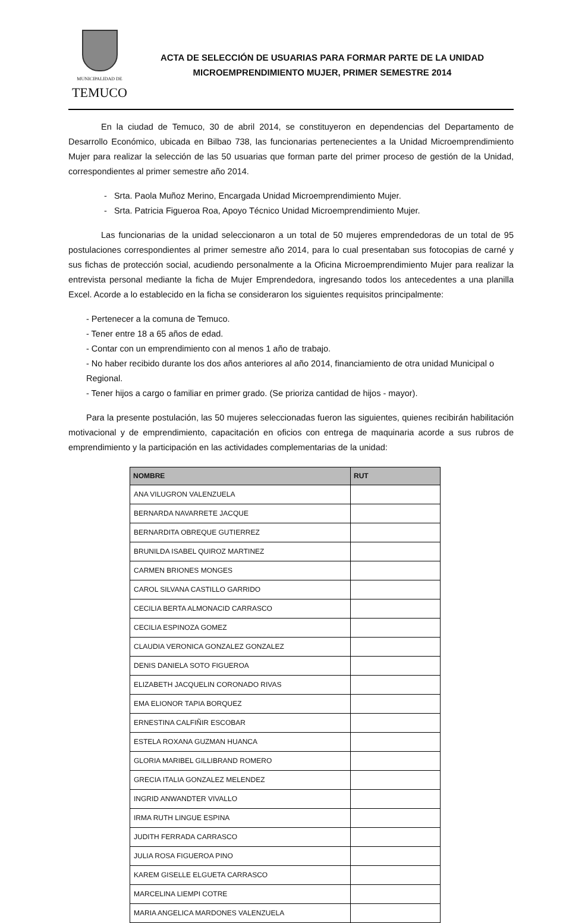MUNICIPALIDAD DE
TEMUCO
ACTA DE SELECCIÓN DE USUARIAS PARA FORMAR PARTE DE LA UNIDAD
MICROEMPRENDIMIENTO MUJER, PRIMER SEMESTRE 2014
En la ciudad de Temuco, 30 de abril 2014, se constituyeron en dependencias del Departamento de Desarrollo Económico, ubicada en Bilbao 738, las funcionarias pertenecientes a la Unidad Microemprendimiento Mujer para realizar la selección de las 50 usuarias que forman parte del primer proceso de gestión de la Unidad, correspondientes al primer semestre año 2014.
- Srta. Paola Muñoz Merino, Encargada Unidad Microemprendimiento Mujer.
- Srta. Patricia Figueroa Roa, Apoyo Técnico Unidad Microemprendimiento Mujer.
Las funcionarias de la unidad seleccionaron a un total de 50 mujeres emprendedoras de un total de 95 postulaciones correspondientes al primer semestre año 2014, para lo cual presentaban sus fotocopias de carné y sus fichas de protección social, acudiendo personalmente a la Oficina Microemprendimiento Mujer para realizar la entrevista personal mediante la ficha de Mujer Emprendedora, ingresando todos los antecedentes a una planilla Excel. Acorde a lo establecido en la ficha se consideraron los siguientes requisitos principalmente:
- Pertenecer a la comuna de Temuco.
- Tener entre 18 a 65 años de edad.
- Contar con un emprendimiento con al menos 1 año de trabajo.
- No haber recibido durante los dos años anteriores al año 2014, financiamiento de otra unidad Municipal o Regional.
- Tener hijos a cargo o familiar en primer grado. (Se prioriza cantidad de hijos - mayor).
Para la presente postulación, las 50 mujeres seleccionadas fueron las siguientes, quienes recibirán habilitación motivacional y de emprendimiento, capacitación en oficios con entrega de maquinaria acorde a sus rubros de emprendimiento y la participación en las actividades complementarias de la unidad:
| NOMBRE | RUT |
| --- | --- |
| ANA VILUGRON VALENZUELA | |
| BERNARDA NAVARRETE JACQUE | |
| BERNARDITA OBREQUE GUTIERREZ | |
| BRUNILDA ISABEL QUIROZ MARTINEZ | |
| CARMEN BRIONES MONGES | |
| CAROL SILVANA CASTILLO GARRIDO | |
| CECILIA BERTA ALMONACID CARRASCO | |
| CECILIA ESPINOZA GOMEZ | |
| CLAUDIA VERONICA GONZALEZ GONZALEZ | |
| DENIS DANIELA SOTO FIGUEROA | |
| ELIZABETH JACQUELIN CORONADO RIVAS | |
| EMA ELIONOR TAPIA BORQUEZ | |
| ERNESTINA CALFIÑIR ESCOBAR | |
| ESTELA ROXANA GUZMAN HUANCA | |
| GLORIA MARIBEL GILLIBRAND ROMERO | |
| GRECIA ITALIA GONZALEZ MELENDEZ | |
| INGRID ANWANDTER VIVALLO | |
| IRMA RUTH LINGUE ESPINA | |
| JUDITH FERRADA CARRASCO | |
| JULIA ROSA FIGUEROA PINO | |
| KAREM GISELLE ELGUETA CARRASCO | |
| MARCELINA LIEMPI COTRE | |
| MARIA ANGELICA MARDONES VALENZUELA | |